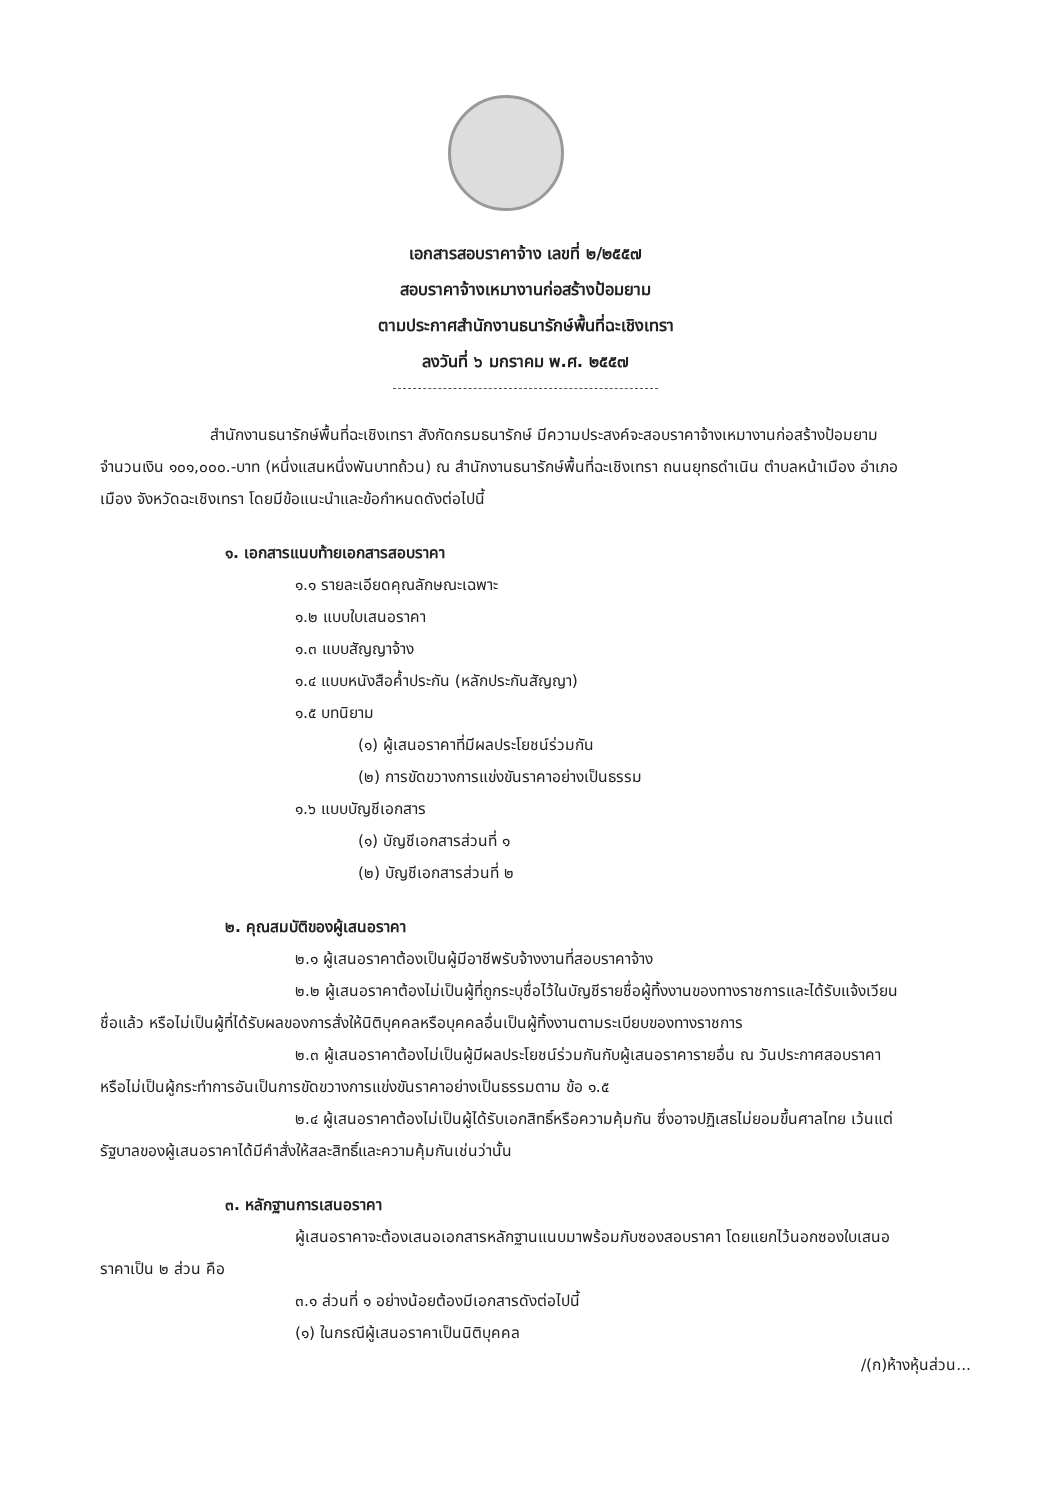เอกสารสอบราคาจ้าง เลขที่ ๒/๒๕๕๗
สอบราคาจ้างเหมางานก่อสร้างป้อมยาม
ตามประกาศสำนักงานธนารักษ์พื้นที่ฉะเชิงเทรา
ลงวันที่ ๖ มกราคม พ.ศ. ๒๕๕๗
สำนักงานธนารักษ์พื้นที่ฉะเชิงเทรา สังกัดกรมธนารักษ์ มีความประสงค์จะสอบราคาจ้างเหมางานก่อสร้างป้อมยาม จำนวนเงิน ๑๐๑,๐๐๐.-บาท (หนึ่งแสนหนึ่งพันบาทถ้วน) ณ สำนักงานธนารักษ์พื้นที่ฉะเชิงเทรา ถนนยุทธดำเนิน ตำบลหน้าเมือง อำเภอเมือง จังหวัดฉะเชิงเทรา โดยมีข้อแนะนำและข้อกำหนดดังต่อไปนี้
๑. เอกสารแนบท้ายเอกสารสอบราคา
๑.๑ รายละเอียดคุณลักษณะเฉพาะ
๑.๒ แบบใบเสนอราคา
๑.๓ แบบสัญญาจ้าง
๑.๔ แบบหนังสือค้ำประกัน (หลักประกันสัญญา)
๑.๕ บทนิยาม
(๑) ผู้เสนอราคาที่มีผลประโยชน์ร่วมกัน
(๒) การขัดขวางการแข่งขันราคาอย่างเป็นธรรม
๑.๖ แบบบัญชีเอกสาร
(๑) บัญชีเอกสารส่วนที่ ๑
(๒) บัญชีเอกสารส่วนที่ ๒
๒. คุณสมบัติของผู้เสนอราคา
๒.๑ ผู้เสนอราคาต้องเป็นผู้มีอาชีพรับจ้างงานที่สอบราคาจ้าง
๒.๒ ผู้เสนอราคาต้องไม่เป็นผู้ที่ถูกระบุชื่อไว้ในบัญชีรายชื่อผู้ทิ้งงานของทางราชการและได้รับแจ้งเวียนชื่อแล้ว หรือไม่เป็นผู้ที่ได้รับผลของการสั่งให้นิติบุคคลหรือบุคคลอื่นเป็นผู้ทิ้งงานตามระเบียบของทางราชการ
๒.๓ ผู้เสนอราคาต้องไม่เป็นผู้มีผลประโยชน์ร่วมกันกับผู้เสนอราคารายอื่น ณ วันประกาศสอบราคา หรือไม่เป็นผู้กระทำการอันเป็นการขัดขวางการแข่งขันราคาอย่างเป็นธรรมตาม ข้อ ๑.๕
๒.๔ ผู้เสนอราคาต้องไม่เป็นผู้ได้รับเอกสิทธิ์หรือความคุ้มกัน ซึ่งอาจปฏิเสธไม่ยอมขึ้นศาลไทย เว้นแต่รัฐบาลของผู้เสนอราคาได้มีคำสั่งให้สละสิทธิ์และความคุ้มกันเช่นว่านั้น
๓. หลักฐานการเสนอราคา
ผู้เสนอราคาจะต้องเสนอเอกสารหลักฐานแนบมาพร้อมกับซองสอบราคา โดยแยกไว้นอกซองใบเสนอราคาเป็น ๒ ส่วน คือ
๓.๑ ส่วนที่ ๑ อย่างน้อยต้องมีเอกสารดังต่อไปนี้
(๑) ในกรณีผู้เสนอราคาเป็นนิติบุคคล
/(ก)ห้างหุ้นส่วน...